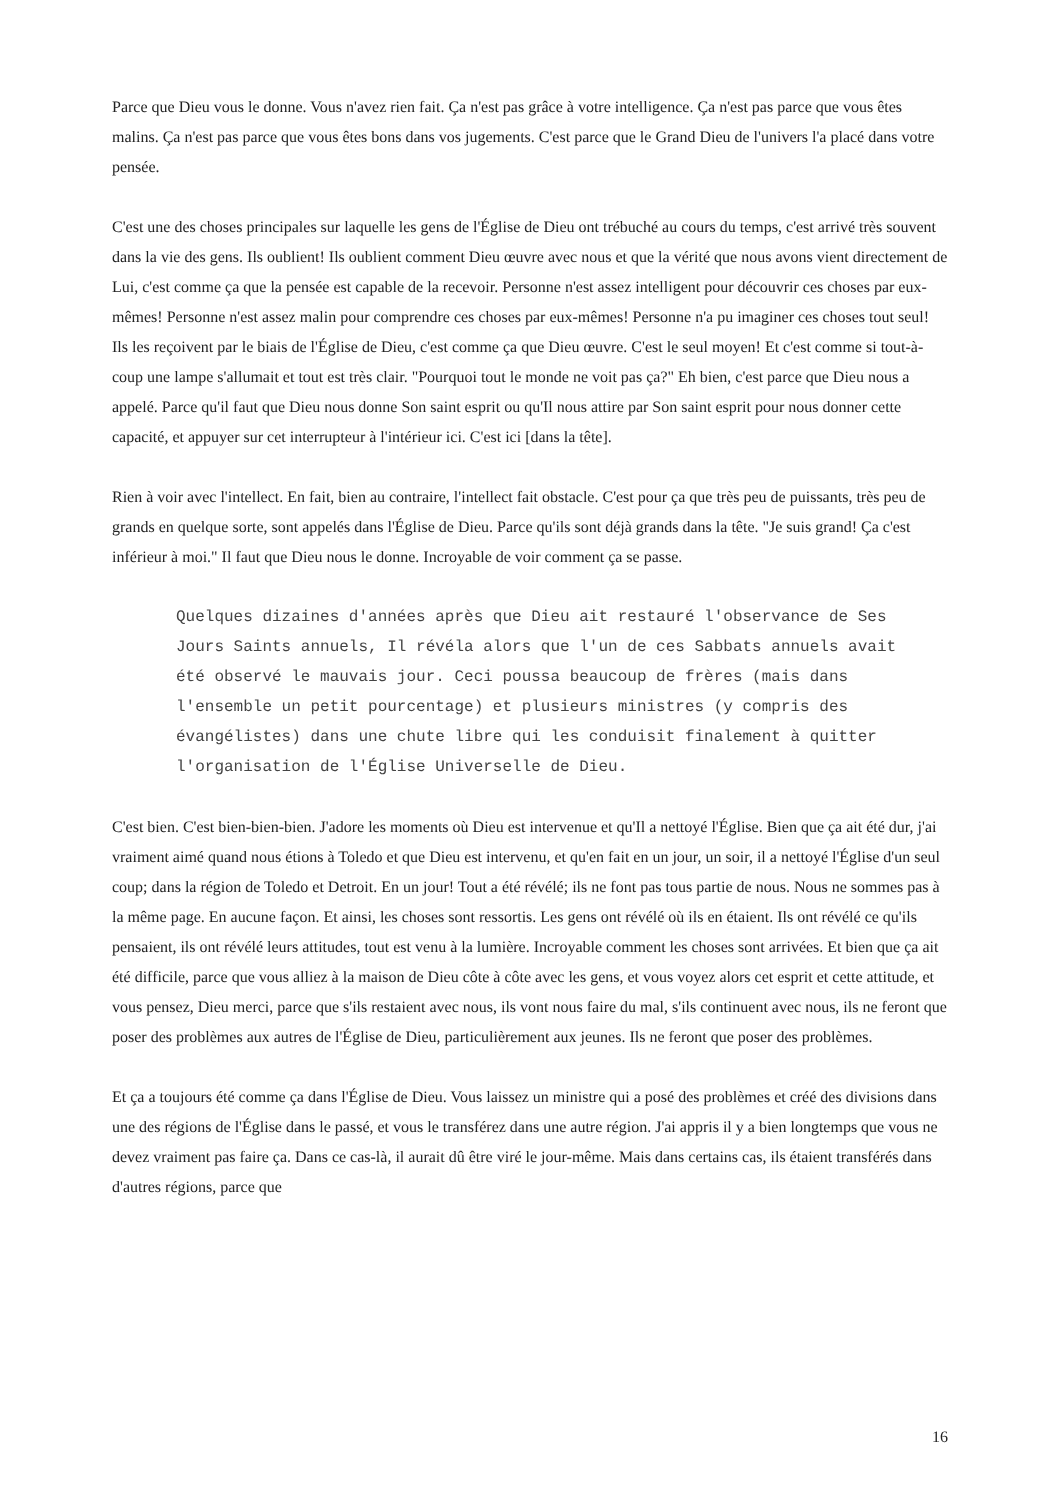Parce que Dieu vous le donne. Vous n'avez rien fait. Ça n'est pas grâce à votre intelligence. Ça n'est pas parce que vous êtes malins. Ça n'est pas parce que vous êtes bons dans vos jugements. C'est parce que le Grand Dieu de l'univers l'a placé dans votre pensée.
C'est une des choses principales sur laquelle les gens de l'Église de Dieu ont trébuché au cours du temps, c'est arrivé très souvent dans la vie des gens. Ils oublient! Ils oublient comment Dieu œuvre avec nous et que la vérité que nous avons vient directement de Lui, c'est comme ça que la pensée est capable de la recevoir. Personne n'est assez intelligent pour découvrir ces choses par eux-mêmes! Personne n'est assez malin pour comprendre ces choses par eux-mêmes! Personne n'a pu imaginer ces choses tout seul! Ils les reçoivent par le biais de l'Église de Dieu, c'est comme ça que Dieu œuvre. C'est le seul moyen! Et c'est comme si tout-à-coup une lampe s'allumait et tout est très clair. "Pourquoi tout le monde ne voit pas ça?" Eh bien, c'est parce que Dieu nous a appelé. Parce qu'il faut que Dieu nous donne Son saint esprit ou qu'Il nous attire par Son saint esprit pour nous donner cette capacité, et appuyer sur cet interrupteur à l'intérieur ici. C'est ici [dans la tête].
Rien à voir avec l'intellect. En fait, bien au contraire, l'intellect fait obstacle. C'est pour ça que très peu de puissants, très peu de grands en quelque sorte, sont appelés dans l'Église de Dieu. Parce qu'ils sont déjà grands dans la tête. "Je suis grand! Ça c'est inférieur à moi." Il faut que Dieu nous le donne. Incroyable de voir comment ça se passe.
Quelques dizaines d'années après que Dieu ait restauré l'observance de Ses Jours Saints annuels, Il révéla alors que l'un de ces Sabbats annuels avait été observé le mauvais jour. Ceci poussa beaucoup de frères (mais dans l'ensemble un petit pourcentage) et plusieurs ministres (y compris des évangélistes) dans une chute libre qui les conduisit finalement à quitter l'organisation de l'Église Universelle de Dieu.
C'est bien. C'est bien-bien-bien. J'adore les moments où Dieu est intervenue et qu'Il a nettoyé l'Église. Bien que ça ait été dur, j'ai vraiment aimé quand nous étions à Toledo et que Dieu est intervenu, et qu'en fait en un jour, un soir, il a nettoyé l'Église d'un seul coup; dans la région de Toledo et Detroit. En un jour! Tout a été révélé; ils ne font pas tous partie de nous. Nous ne sommes pas à la même page. En aucune façon. Et ainsi, les choses sont ressortis. Les gens ont révélé où ils en étaient. Ils ont révélé ce qu'ils pensaient, ils ont révélé leurs attitudes, tout est venu à la lumière. Incroyable comment les choses sont arrivées. Et bien que ça ait été difficile, parce que vous alliez à la maison de Dieu côte à côte avec les gens, et vous voyez alors cet esprit et cette attitude, et vous pensez, Dieu merci, parce que s'ils restaient avec nous, ils vont nous faire du mal, s'ils continuent avec nous, ils ne feront que poser des problèmes aux autres de l'Église de Dieu, particulièrement aux jeunes. Ils ne feront que poser des problèmes.
Et ça a toujours été comme ça dans l'Église de Dieu. Vous laissez un ministre qui a posé des problèmes et créé des divisions dans une des régions de l'Église dans le passé, et vous le transférez dans une autre région. J'ai appris il y a bien longtemps que vous ne devez vraiment pas faire ça. Dans ce cas-là, il aurait dû être viré le jour-même. Mais dans certains cas, ils étaient transférés dans d'autres régions, parce que
16